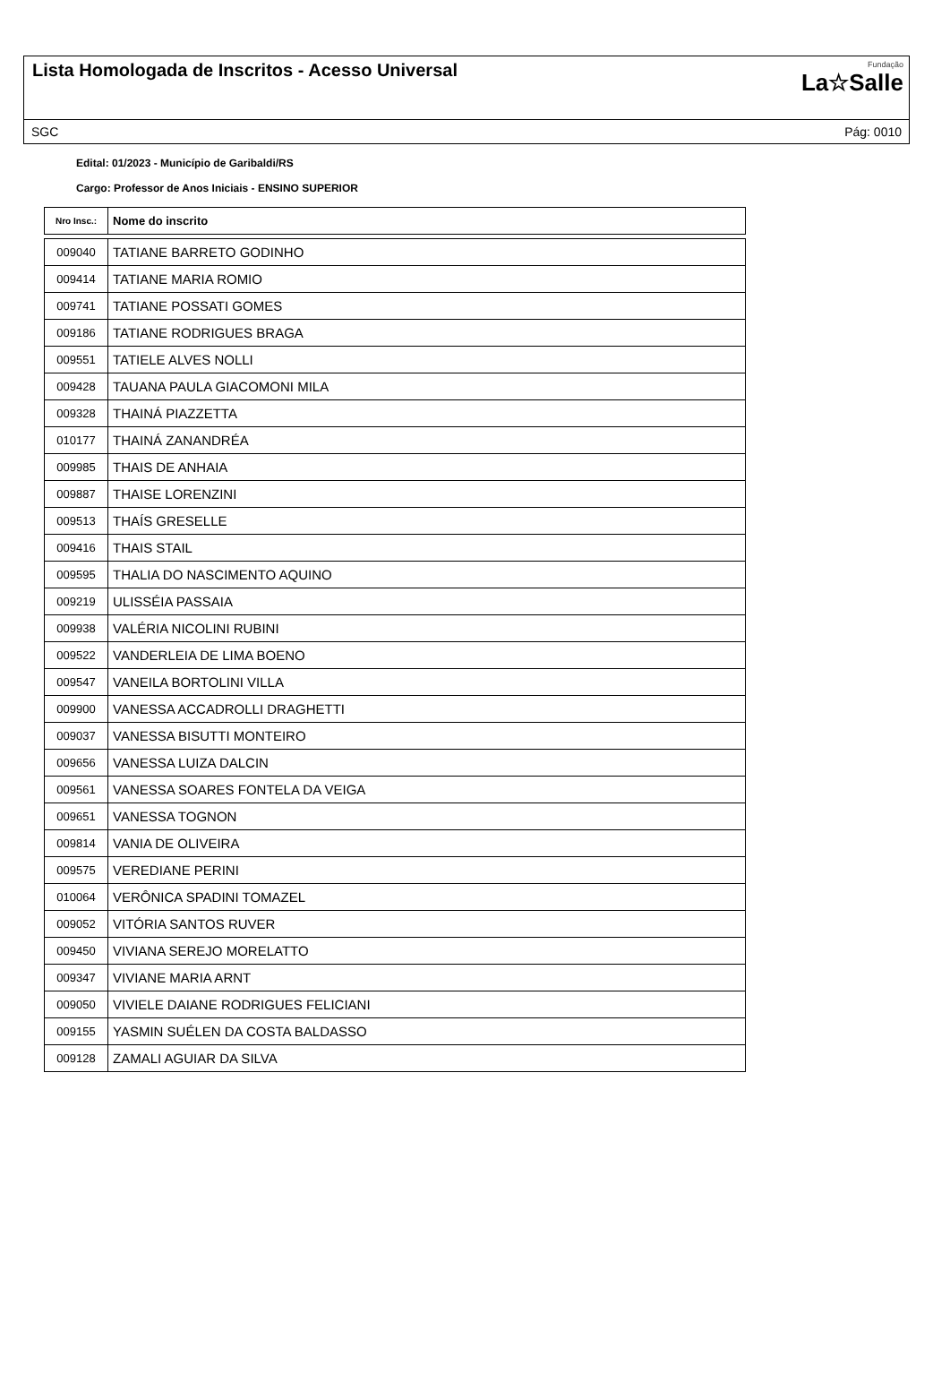Lista Homologada de Inscritos - Acesso Universal
Fundação
La☆Salle
SGC Pág: 0010
Edital: 01/2023 - Município de Garibaldi/RS
Cargo: Professor de Anos Iniciais - ENSINO SUPERIOR
| Nro Insc.: | Nome do inscrito |
| --- | --- |
| 009040 | TATIANE BARRETO GODINHO |
| 009414 | TATIANE MARIA ROMIO |
| 009741 | TATIANE POSSATI GOMES |
| 009186 | TATIANE RODRIGUES BRAGA |
| 009551 | TATIELE ALVES NOLLI |
| 009428 | TAUANA PAULA GIACOMONI MILA |
| 009328 | THAINÁ PIAZZETTA |
| 010177 | THAINÁ ZANANDRÉA |
| 009985 | THAIS DE ANHAIA |
| 009887 | THAISE LORENZINI |
| 009513 | THAÍS GRESELLE |
| 009416 | THAIS STAIL |
| 009595 | THALIA DO NASCIMENTO AQUINO |
| 009219 | ULISSÉIA PASSAIA |
| 009938 | VALÉRIA NICOLINI RUBINI |
| 009522 | VANDERLEIA DE LIMA BOENO |
| 009547 | VANEILA BORTOLINI VILLA |
| 009900 | VANESSA ACCADROLLI DRAGHETTI |
| 009037 | VANESSA BISUTTI MONTEIRO |
| 009656 | VANESSA LUIZA DALCIN |
| 009561 | VANESSA SOARES FONTELA DA VEIGA |
| 009651 | VANESSA TOGNON |
| 009814 | VANIA DE OLIVEIRA |
| 009575 | VEREDIANE PERINI |
| 010064 | VERÔNICA SPADINI TOMAZEL |
| 009052 | VITÓRIA SANTOS RUVER |
| 009450 | VIVIANA SEREJO MORELATTO |
| 009347 | VIVIANE MARIA ARNT |
| 009050 | VIVIELE DAIANE RODRIGUES FELICIANI |
| 009155 | YASMIN SUÉLEN DA COSTA BALDASSO |
| 009128 | ZAMALI AGUIAR DA SILVA |